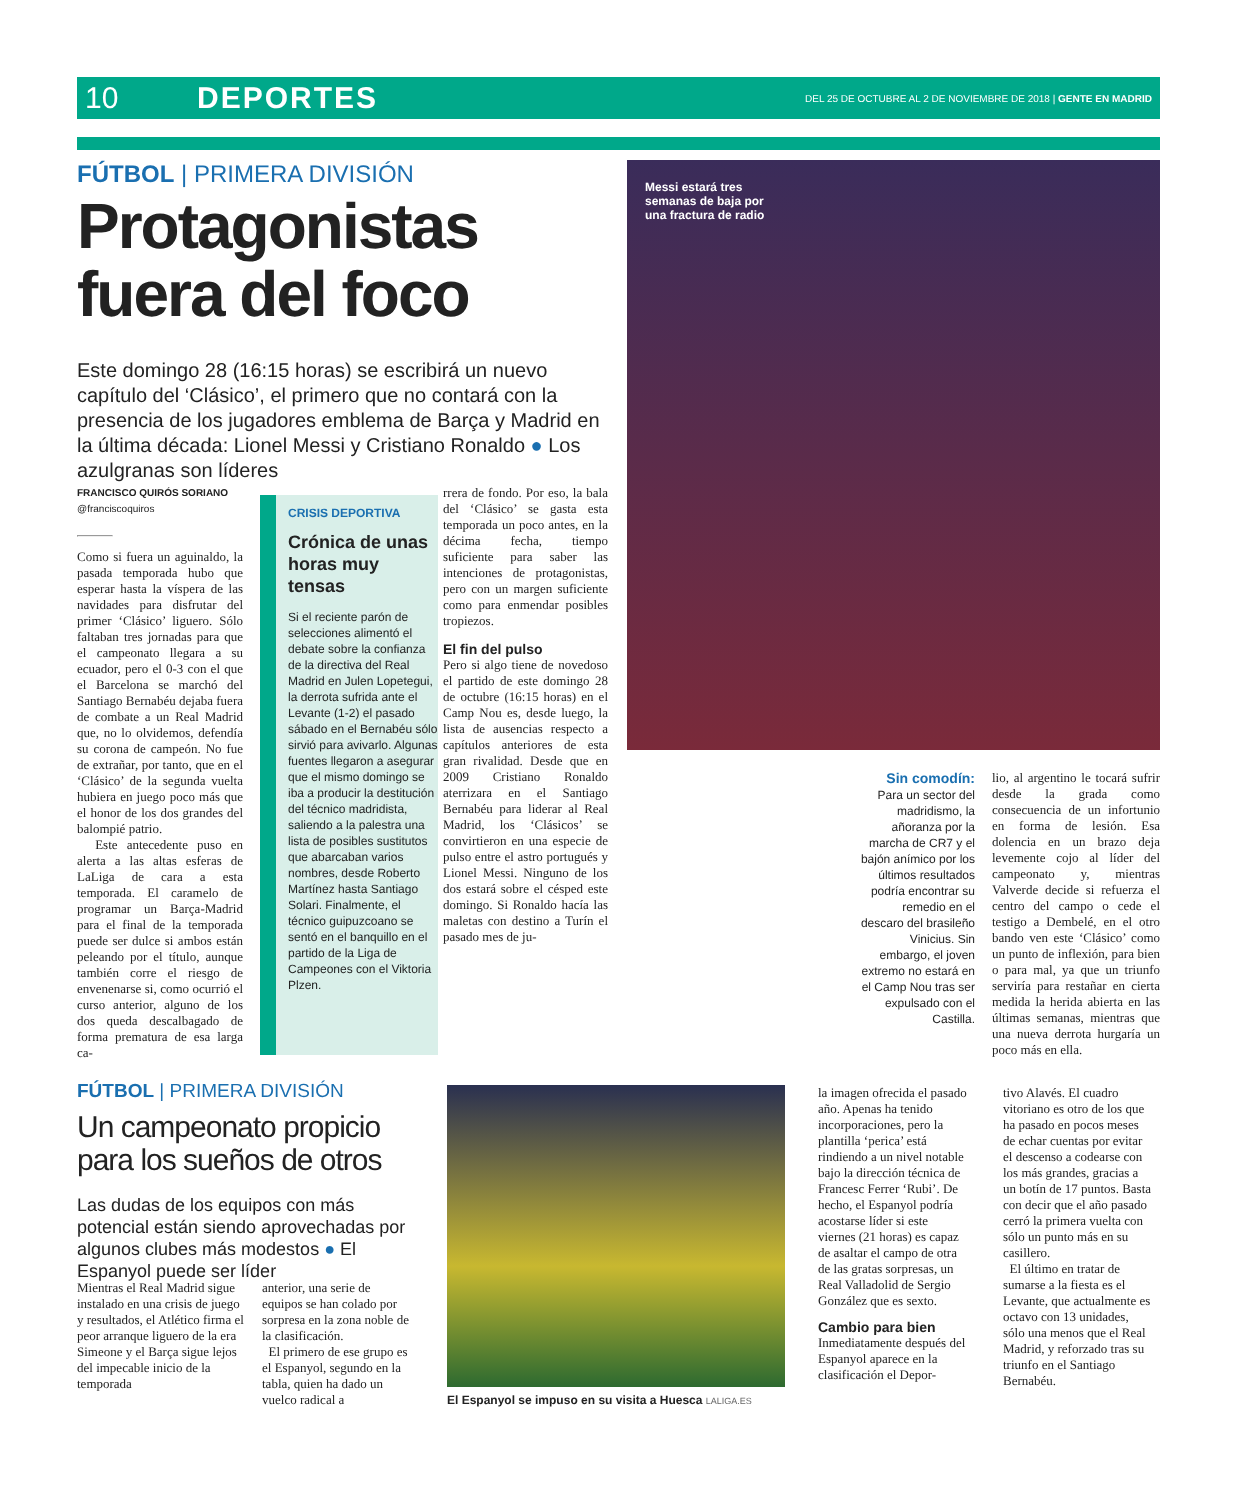10 DEPORTES DEL 25 DE OCTUBRE AL 2 DE NOVIEMBRE DE 2018 | GENTE EN MADRID
FÚTBOL | PRIMERA DIVISIÓN
Protagonistas fuera del foco
Este domingo 28 (16:15 horas) se escribirá un nuevo capítulo del ‘Clásico’, el primero que no contará con la presencia de los jugadores emblema de Barça y Madrid en la última década: Lionel Messi y Cristiano Ronaldo ● Los azulgranas son líderes
Messi estará tres semanas de baja por una fractura de radio
FRANCISCO QUIRÓS SORIANO
@franciscoquiros
Como si fuera un aguinaldo, la pasada temporada hubo que esperar hasta la víspera de las navidades para disfrutar del primer ‘Clásico’ liguero. Sólo faltaban tres jornadas para que el campeonato llegara a su ecuador, pero el 0-3 con el que el Barcelona se marchó del Santiago Bernabéu dejaba fuera de combate a un Real Madrid que, no lo olvidemos, defendía su corona de campeón. No fue de extrañar, por tanto, que en el ‘Clásico’ de la segunda vuelta hubiera en juego poco más que el honor de los dos grandes del balompié patrio.
Este antecedente puso en alerta a las altas esferas de LaLiga de cara a esta temporada. El caramelo de programar un Barça-Madrid para el final de la temporada puede ser dulce si ambos están peleando por el título, aunque también corre el riesgo de envenenarse si, como ocurrió el curso anterior, alguno de los dos queda descalbagado de forma prematura de esa larga ca-
CRISIS DEPORTIVA
Crónica de unas horas muy tensas
Si el reciente parón de selecciones alimentó el debate sobre la confianza de la directiva del Real Madrid en Julen Lopetegui, la derrota sufrida ante el Levante (1-2) el pasado sábado en el Bernabéu sólo sirvió para avivarlo. Algunas fuentes llegaron a asegurar que el mismo domingo se iba a producir la destitución del técnico madridista, saliendo a la palestra una lista de posibles sustitutos que abarcaban varios nombres, desde Roberto Martínez hasta Santiago Solari. Finalmente, el técnico guipuzcoano se sentó en el banquillo en el partido de la Liga de Campeones con el Viktoria Plzen.
rrera de fondo. Por eso, la bala del ‘Clásico’ se gasta esta temporada un poco antes, en la décima fecha, tiempo suficiente para saber las intenciones de protagonistas, pero con un margen suficiente como para enmendar posibles tropiezos.
El fin del pulso
Pero si algo tiene de novedoso el partido de este domingo 28 de octubre (16:15 horas) en el Camp Nou es, desde luego, la lista de ausencias respecto a capítulos anteriores de esta gran rivalidad. Desde que en 2009 Cristiano Ronaldo aterrizara en el Santiago Bernabéu para liderar al Real Madrid, los ‘Clásicos’ se convirtieron en una especie de pulso entre el astro portugués y Lionel Messi. Ninguno de los dos estará sobre el césped este domingo. Si Ronaldo hacía las maletas con destino a Turín el pasado mes de ju-
Sin comodín: Para un sector del madridismo, la añoranza por la marcha de CR7 y el bajón anímico por los últimos resultados podría encontrar su remedio en el descaro del brasileño Vinicius. Sin embargo, el joven extremo no estará en el Camp Nou tras ser expulsado con el Castilla.
lio, al argentino le tocará sufrir desde la grada como consecuencia de un infortunio en forma de lesión. Esa dolencia en un brazo deja levemente cojo al líder del campeonato y, mientras Valverde decide si refuerza el centro del campo o cede el testigo a Dembelé, en el otro bando ven este ‘Clásico’ como un punto de inflexión, para bien o para mal, ya que un triunfo serviría para restañar en cierta medida la herida abierta en las últimas semanas, mientras que una nueva derrota hurgaría un poco más en ella.
FÚTBOL | PRIMERA DIVISIÓN
Un campeonato propicio para los sueños de otros
Las dudas de los equipos con más potencial están siendo aprovechadas por algunos clubes más modestos ● El Espanyol puede ser líder
Mientras el Real Madrid sigue instalado en una crisis de juego y resultados, el Atlético firma el peor arranque liguero de la era Simeone y el Barça sigue lejos del impecable inicio de la temporada
anterior, una serie de equipos se han colado por sorpresa en la zona noble de la clasificación.
El primero de ese grupo es el Espanyol, segundo en la tabla, quien ha dado un vuelco radical a
El Espanyol se impuso en su visita a Huesca LALIGA.ES
la imagen ofrecida el pasado año. Apenas ha tenido incorporaciones, pero la plantilla ‘perica’ está rindiendo a un nivel notable bajo la dirección técnica de Francesc Ferrer ‘Rubi’. De hecho, el Espanyol podría acostarse líder si este viernes (21 horas) es capaz de asaltar el campo de otra de las gratas sorpresas, un Real Valladolid de Sergio González que es sexto.
Cambio para bien
Inmediatamente después del Espanyol aparece en la clasificación el Depor-
tivo Alavés. El cuadro vitoriano es otro de los que ha pasado en pocos meses de echar cuentas por evitar el descenso a codearse con los más grandes, gracias a un botín de 17 puntos. Basta con decir que el año pasado cerró la primera vuelta con sólo un punto más en su casillero.
El último en tratar de sumarse a la fiesta es el Levante, que actualmente es octavo con 13 unidades, sólo una menos que el Real Madrid, y reforzado tras su triunfo en el Santiago Bernabéu.